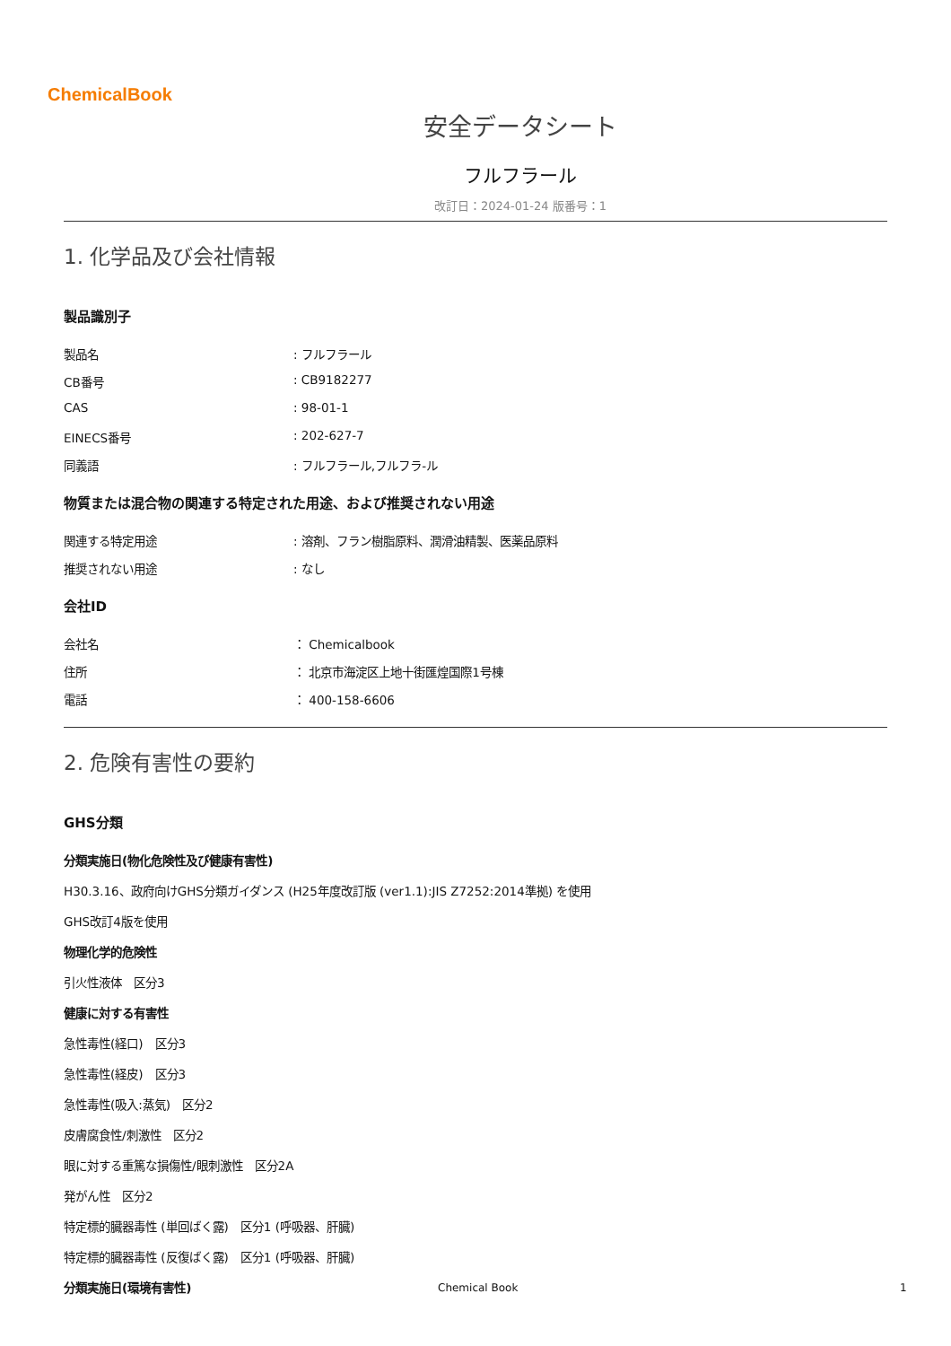ChemicalBook
安全データシート
フルフラール
改訂日：2024-01-24 版番号：1
1. 化学品及び会社情報
製品識別子
製品名 : フルフラール
CB番号 : CB9182277
CAS : 98-01-1
EINECS番号 : 202-627-7
同義語 : フルフラール,フルフラ-ル
物質または混合物の関連する特定された用途、および推奨されない用途
関連する特定用途 : 溶剤、フラン樹脂原料、潤滑油精製、医薬品原料
推奨されない用途 : なし
会社ID
会社名 ： Chemicalbook
住所 ： 北京市海淀区上地十街匯煌国際1号棟
電話 ： 400-158-6606
2. 危険有害性の要約
GHS分類
分類実施日(物化危険性及び健康有害性)
H30.3.16、政府向けGHS分類ガイダンス (H25年度改訂版 (ver1.1):JIS Z7252:2014準拠) を使用
GHS改訂4版を使用
物理化学的危険性
引火性液体　区分3
健康に対する有害性
急性毒性(経口)　区分3
急性毒性(経皮)　区分3
急性毒性(吸入:蒸気)　区分2
皮膚腐食性/刺激性　区分2
眼に対する重篤な損傷性/眼刺激性　区分2A
発がん性　区分2
特定標的臓器毒性 (単回ばく露)　区分1 (呼吸器、肝臓)
特定標的臓器毒性 (反復ばく露)　区分1 (呼吸器、肝臓)
分類実施日(環境有害性)
Chemical Book 1